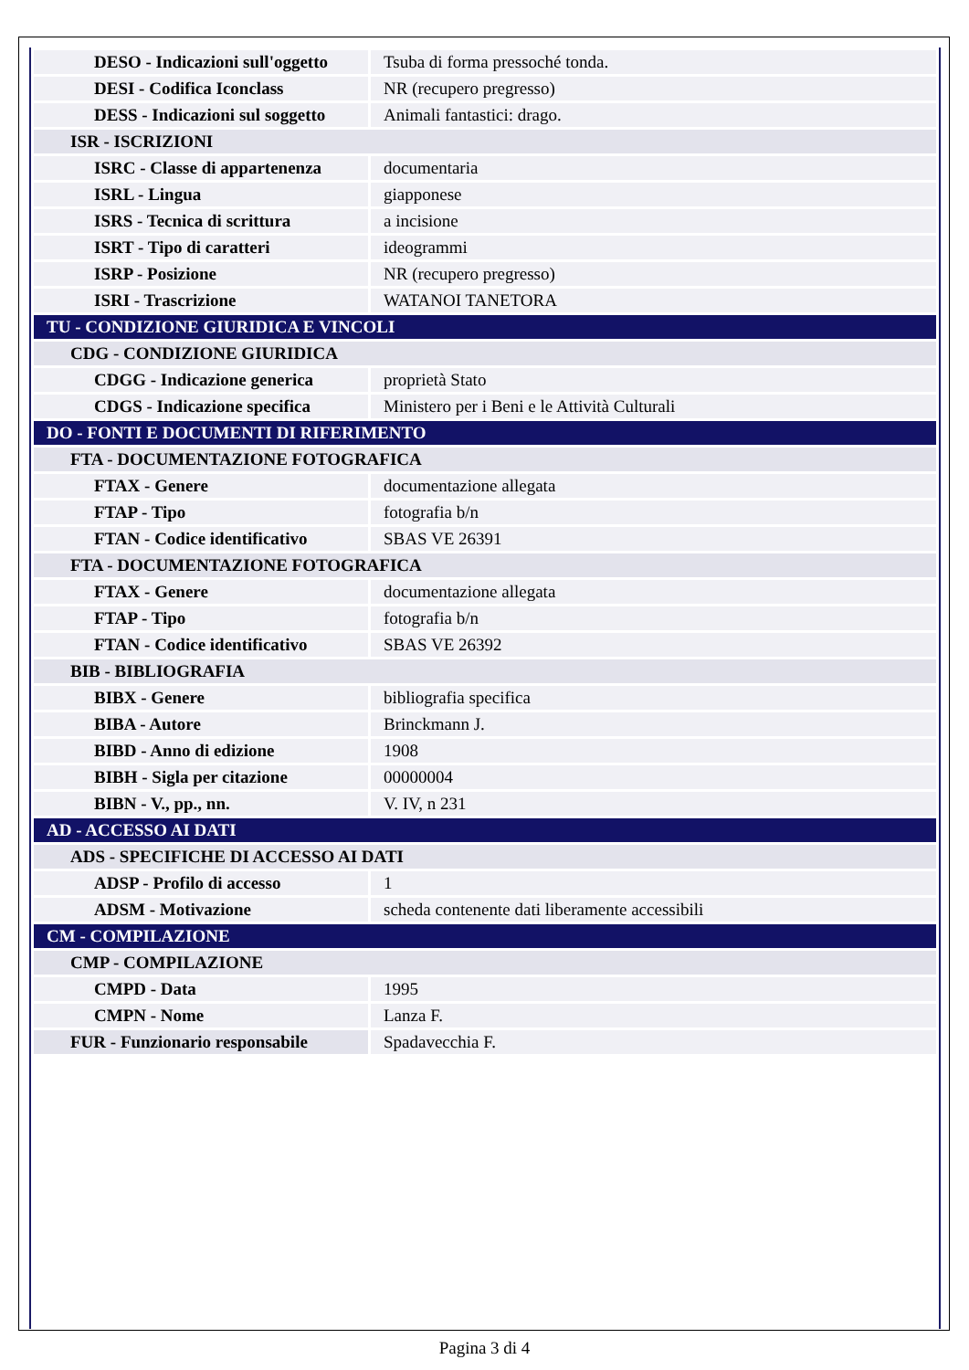| DESO - Indicazioni sull'oggetto | Tsuba di forma pressoché tonda. |
| DESI - Codifica Iconclass | NR (recupero pregresso) |
| DESS - Indicazioni sul soggetto | Animali fantastici: drago. |
| ISR - ISCRIZIONI | |
| ISRC - Classe di appartenenza | documentaria |
| ISRL - Lingua | giapponese |
| ISRS - Tecnica di scrittura | a incisione |
| ISRT - Tipo di caratteri | ideogrammi |
| ISRP - Posizione | NR (recupero pregresso) |
| ISRI - Trascrizione | WATANOI TANETORA |
| TU - CONDIZIONE GIURIDICA E VINCOLI | |
| CDG - CONDIZIONE GIURIDICA | |
| CDGG - Indicazione generica | proprietà Stato |
| CDGS - Indicazione specifica | Ministero per i Beni e le Attività Culturali |
| DO - FONTI E DOCUMENTI DI RIFERIMENTO | |
| FTA - DOCUMENTAZIONE FOTOGRAFICA | |
| FTAX - Genere | documentazione allegata |
| FTAP - Tipo | fotografia b/n |
| FTAN - Codice identificativo | SBAS VE 26391 |
| FTA - DOCUMENTAZIONE FOTOGRAFICA | |
| FTAX - Genere | documentazione allegata |
| FTAP - Tipo | fotografia b/n |
| FTAN - Codice identificativo | SBAS VE 26392 |
| BIB - BIBLIOGRAFIA | |
| BIBX - Genere | bibliografia specifica |
| BIBA - Autore | Brinckmann J. |
| BIBD - Anno di edizione | 1908 |
| BIBH - Sigla per citazione | 00000004 |
| BIBN - V., pp., nn. | V. IV, n 231 |
| AD - ACCESSO AI DATI | |
| ADS - SPECIFICHE DI ACCESSO AI DATI | |
| ADSP - Profilo di accesso | 1 |
| ADSM - Motivazione | scheda contenente dati liberamente accessibili |
| CM - COMPILAZIONE | |
| CMP - COMPILAZIONE | |
| CMPD - Data | 1995 |
| CMPN - Nome | Lanza F. |
| FUR - Funzionario responsabile | Spadavecchia F. |
Pagina 3 di 4